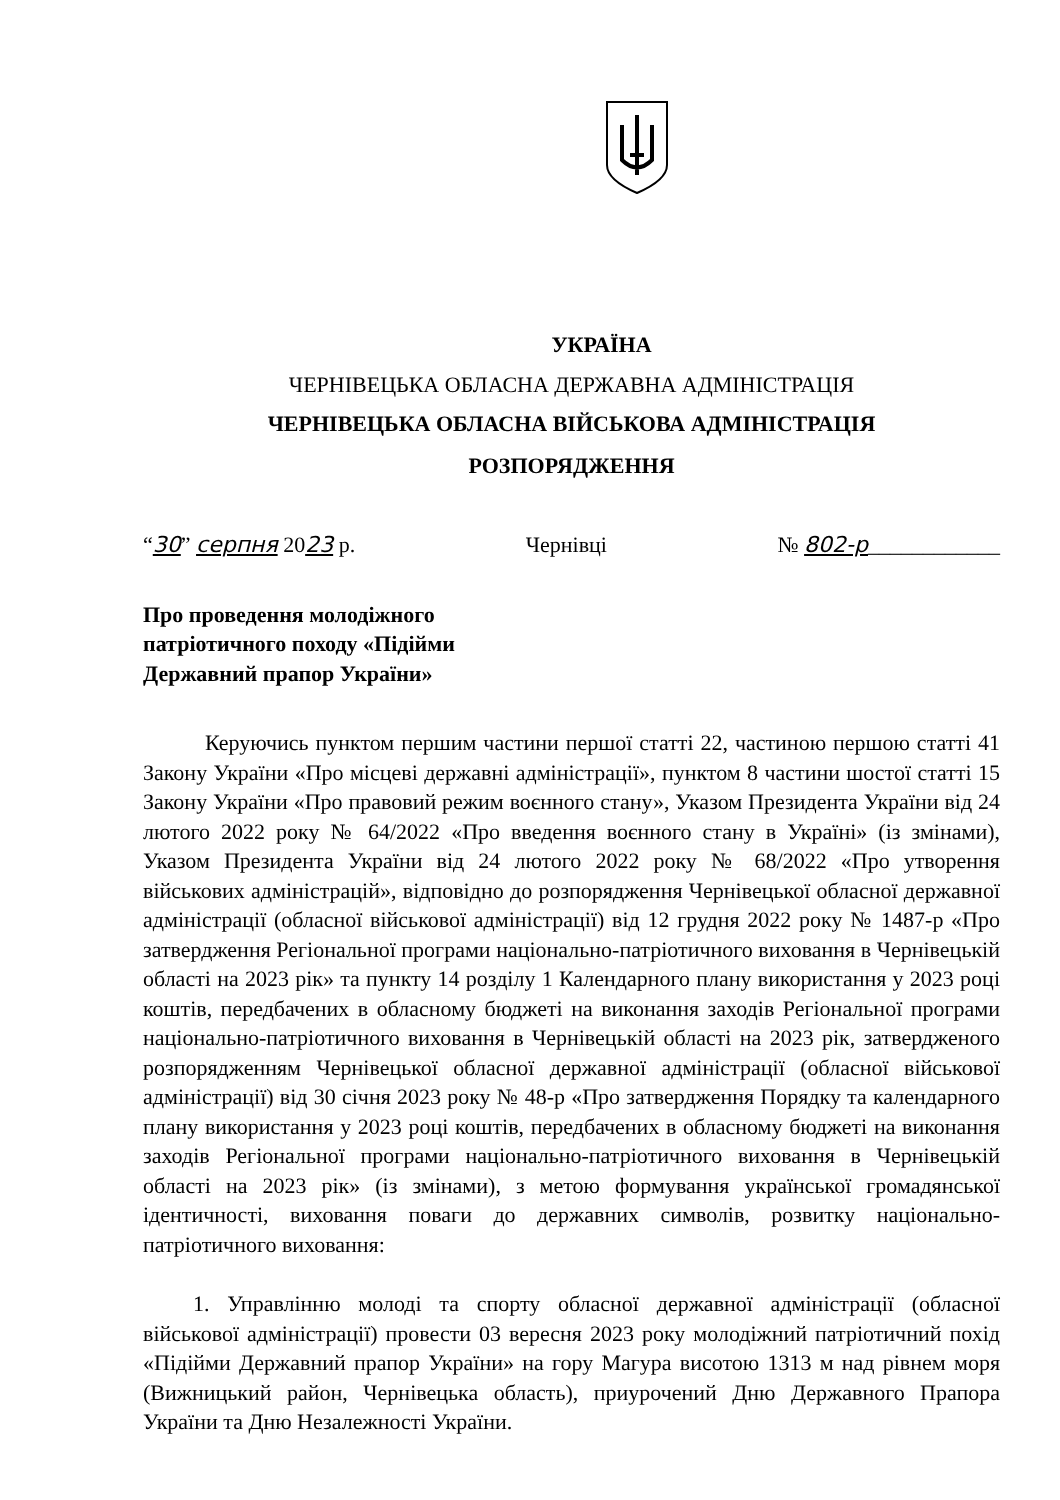УКРАЇНА
ЧЕРНІВЕЦЬКА ОБЛАСНА ДЕРЖАВНА АДМІНІСТРАЦІЯ
ЧЕРНІВЕЦЬКА ОБЛАСНА ВІЙСЬКОВА АДМІНІСТРАЦІЯ
РОЗПОРЯДЖЕННЯ
“30” серпня 2023 р. Чернівці № 802-р____________
Про проведення молодіжного патріотичного походу «Підійми Державний прапор України»
Керуючись пунктом першим частини першої статті 22, частиною першою статті 41 Закону України «Про місцеві державні адміністрації», пунктом 8 частини шостої статті 15 Закону України «Про правовий режим воєнного стану», Указом Президента України від 24 лютого 2022 року № 64/2022 «Про введення воєнного стану в Україні» (із змінами), Указом Президента України від 24 лютого 2022 року № 68/2022 «Про утворення військових адміністрацій», відповідно до розпорядження Чернівецької обласної державної адміністрації (обласної військової адміністрації) від 12 грудня 2022 року № 1487-р «Про затвердження Регіональної програми національно-патріотичного виховання в Чернівецькій області на 2023 рік» та пункту 14 розділу 1 Календарного плану використання у 2023 році коштів, передбачених в обласному бюджеті на виконання заходів Регіональної програми національно-патріотичного виховання в Чернівецькій області на 2023 рік, затвердженого розпорядженням Чернівецької обласної державної адміністрації (обласної військової адміністрації) від 30 січня 2023 року № 48-р «Про затвердження Порядку та календарного плану використання у 2023 році коштів, передбачених в обласному бюджеті на виконання заходів Регіональної програми національно-патріотичного виховання в Чернівецькій області на 2023 рік» (із змінами), з метою формування української громадянської ідентичності, виховання поваги до державних символів, розвитку національно-патріотичного виховання:
1. Управлінню молоді та спорту обласної державної адміністрації (обласної військової адміністрації) провести 03 вересня 2023 року молодіжний патріотичний похід «Підійми Державний прапор України» на гору Магура висотою 1313 м над рівнем моря (Вижницький район, Чернівецька область), приурочений Дню Державного Прапора України та Дню Незалежності України.